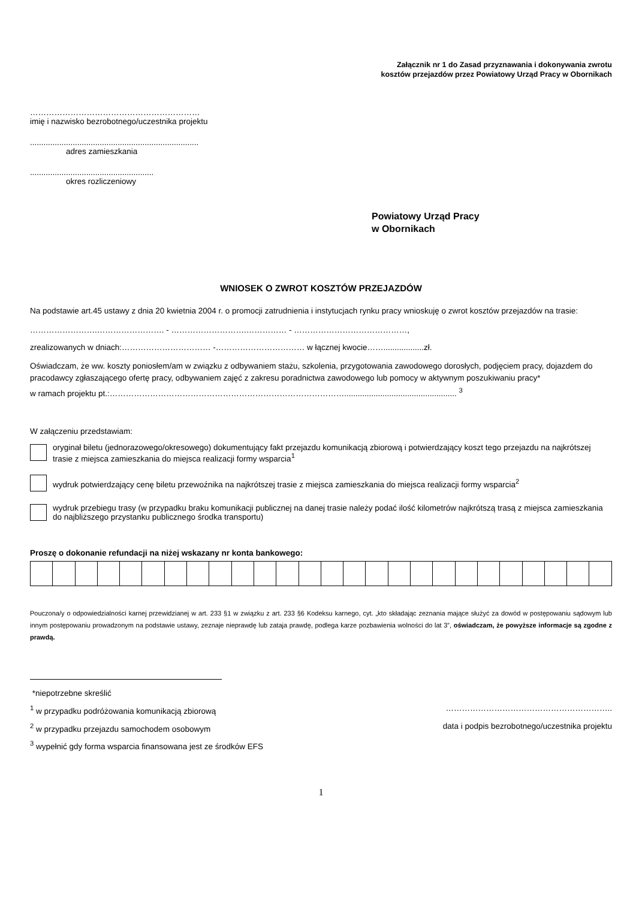Załącznik nr 1 do Zasad przyznawania i dokonywania zwrotu
kosztów przejazdów przez Powiatowy Urząd Pracy w Obornikach
………………………………………………………
imię i nazwisko bezrobotnego/uczestnika projektu
...........................................................................
adres zamieszkania
.......................................................
okres rozliczeniowy
Powiatowy Urząd Pracy
w Obornikach
WNIOSEK O ZWROT KOSZTÓW PRZEJAZDÓW
Na podstawie art.45 ustawy z dnia 20 kwietnia 2004 r. o promocji zatrudnienia i instytucjach rynku pracy wnioskuję o zwrot kosztów przejazdów na trasie:
…………………….……………………. - ……………………….…………… - ……………………………………,
zrealizowanych w dniach:…………………………… -…………………………… w łącznej kwocie……..................zł.
Oświadczam, że ww. koszty poniosłem/am w związku z odbywaniem stażu, szkolenia, przygotowania zawodowego dorosłych, podjęciem pracy, dojazdem do pracodawcy zgłaszającego ofertę pracy, odbywaniem zajęć z zakresu poradnictwa zawodowego lub pomocy w aktywnym poszukiwaniu pracy*
w ramach projektu pt.:…………………………………………………………………………….................................................. <sup>3</sup>
W załączeniu przedstawiam:
oryginał biletu (jednorazowego/okresowego) dokumentujący fakt przejazdu komunikacją zbiorową i potwierdzający koszt tego przejazdu na najkrótszej trasie z miejsca zamieszkania do miejsca realizacji formy wsparcia<sup>1</sup>
wydruk potwierdzający cenę biletu przewoźnika na najkrótszej trasie z miejsca zamieszkania do miejsca realizacji formy wsparcia<sup>2</sup>
wydruk przebiegu trasy (w przypadku braku komunikacji publicznej na danej trasie należy podać ilość kilometrów najkrótszą trasą z miejsca zamieszkania do najbliższego przystanku publicznego środka transportu)
Proszę o dokonanie refundacji na niżej wskazany nr konta bankowego:
Pouczona/y o odpowiedzialności karnej przewidzianej w art. 233 §1 w związku z art. 233 §6 Kodeksu karnego, cyt. „kto składając zeznania mające służyć za dowód w postępowaniu sądowym lub innym postępowaniu prowadzonym na podstawie ustawy, zeznaje nieprawdę lub zataja prawdę, podlega karze pozbawienia wolności do lat 3”, oświadczam, że powyższe informacje są zgodne z prawdą.
*niepotrzebne skreślić
<sup>1</sup> w przypadku podróżowania komunikacją zbiorową ……………………………………………………..
<sup>2</sup> w przypadku przejazdu samochodem osobowym data i podpis bezrobotnego/uczestnika projektu
<sup>3</sup> wypełnić gdy forma wsparcia finansowana jest ze środków EFS
1